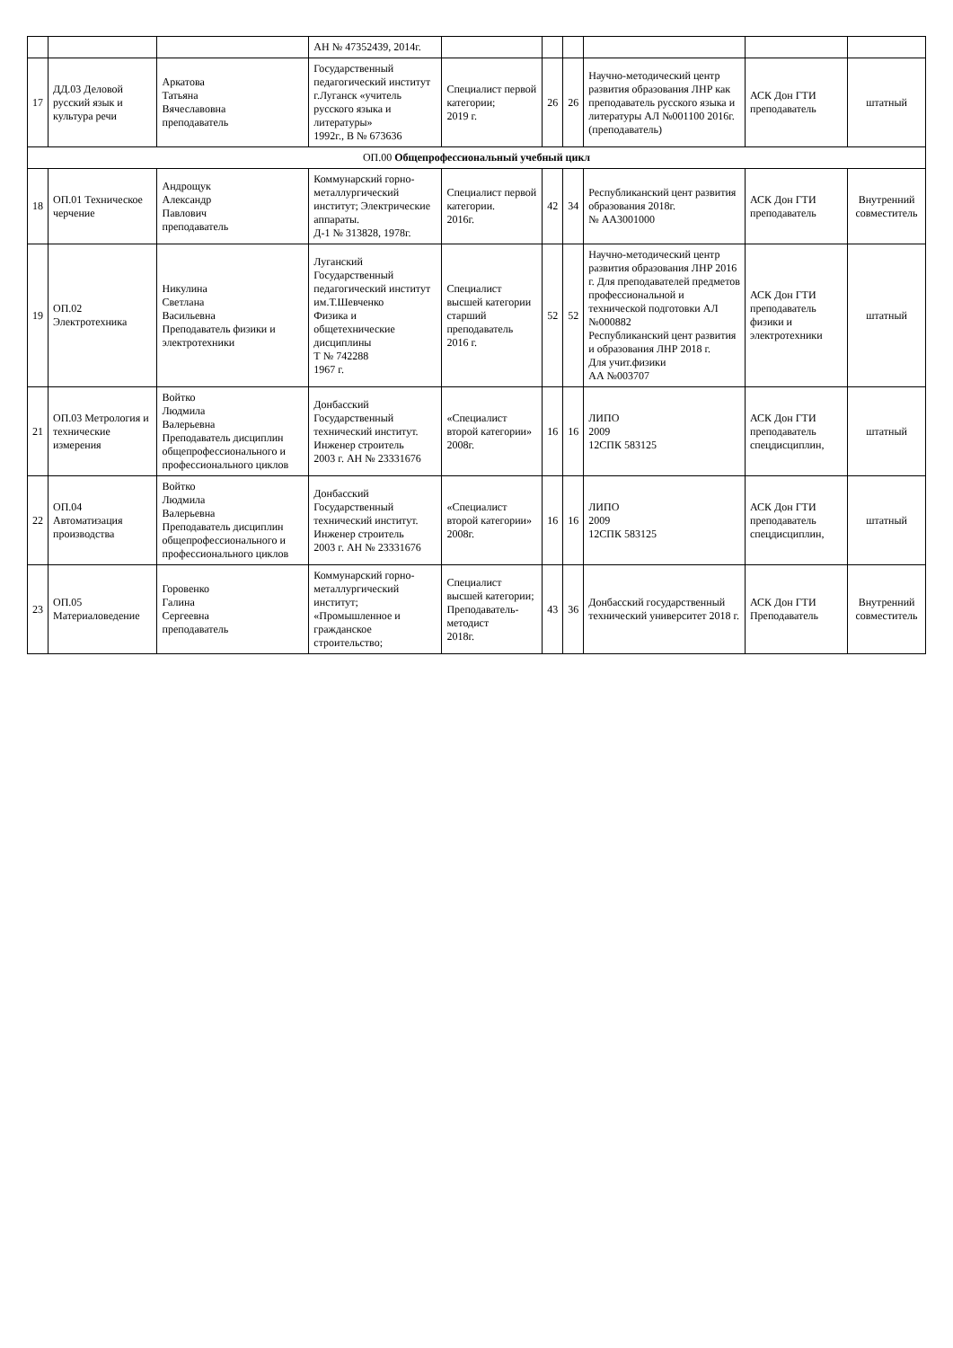| | | | АН № 47352439, 2014г. | | | | | | |
| 17 | ДД.03 Деловой русский язык и культура речи | Аркатова Татьяна Вячеславовна преподаватель | Государственный педагогический институт г.Луганск «учитель русского языка и литературы» 1992г., В № 673636 | Специалист первой категории; 2019 г. | 26 | 26 | Научно-методический центр развития образования ЛНР как преподаватель русского языка и литературы АЛ №001100 2016г. (преподаватель) | АСК Дон ГТИ преподаватель | штатный |
| ОП.00 Общепрофессиональный учебный цикл | | | | | | | | | |
| 18 | ОП.01 Техническое черчение | Андрощук Александр Павлович преподаватель | Коммунарский горно-металлургический институт; Электрические аппараты. Д-1 № 313828, 1978г. | Специалист первой категории. 2016г. | 42 | 34 | Республиканский цент развития образования 2018г. № АА3001000 | АСК Дон ГТИ преподаватель | Внутренний совместитель |
| 19 | ОП.02 Электротехника | Никулина Светлана Васильевна Преподаватель физики и электротехники | Луганский Государственный педагогический институт им.Т.Шевченко Физика и общетехнические дисциплины Т № 742288 1967 г. | Специалист высшей категории старший преподаватель 2016 г. | 52 | 52 | Научно-методический центр развития образования ЛНР 2016 г. Для преподавателей предметов профессиональной и технической подготовки АЛ №000882 Республиканский цент развития и образования ЛНР 2018 г. Для учит.физики АА №003707 | АСК Дон ГТИ преподаватель физики и электротехники | штатный |
| 21 | ОП.03 Метрология и технические измерения | Войтко Людмила Валерьевна Преподаватель дисциплин общепрофессионального и профессионального циклов | Донбасский Государственный технический институт. Инженер строитель 2003 г. АН № 23331676 | «Специалист второй категории» 2008г. | 16 | 16 | ЛИПО 2009 12СПК 583125 | АСК Дон ГТИ преподаватель спецдисциплин, | штатный |
| 22 | ОП.04 Автоматизация производства | Войтко Людмила Валерьевна Преподаватель дисциплин общепрофессионального и профессионального циклов | Донбасский Государственный технический институт. Инженер строитель 2003 г. АН № 23331676 | «Специалист второй категории» 2008г. | 16 | 16 | ЛИПО 2009 12СПК 583125 | АСК Дон ГТИ преподаватель спецдисциплин, | штатный |
| 23 | ОП.05 Материаловедение | Горовенко Галина Сергеевна преподаватель | Коммунарский горно-металлургический институт; «Промышленное и гражданское строительство; | Специалист высшей категории; Преподаватель-методист 2018г. | 43 | 36 | Донбасский государственный технический университет 2018 г. | АСК Дон ГТИ Преподаватель | Внутренний совместитель |